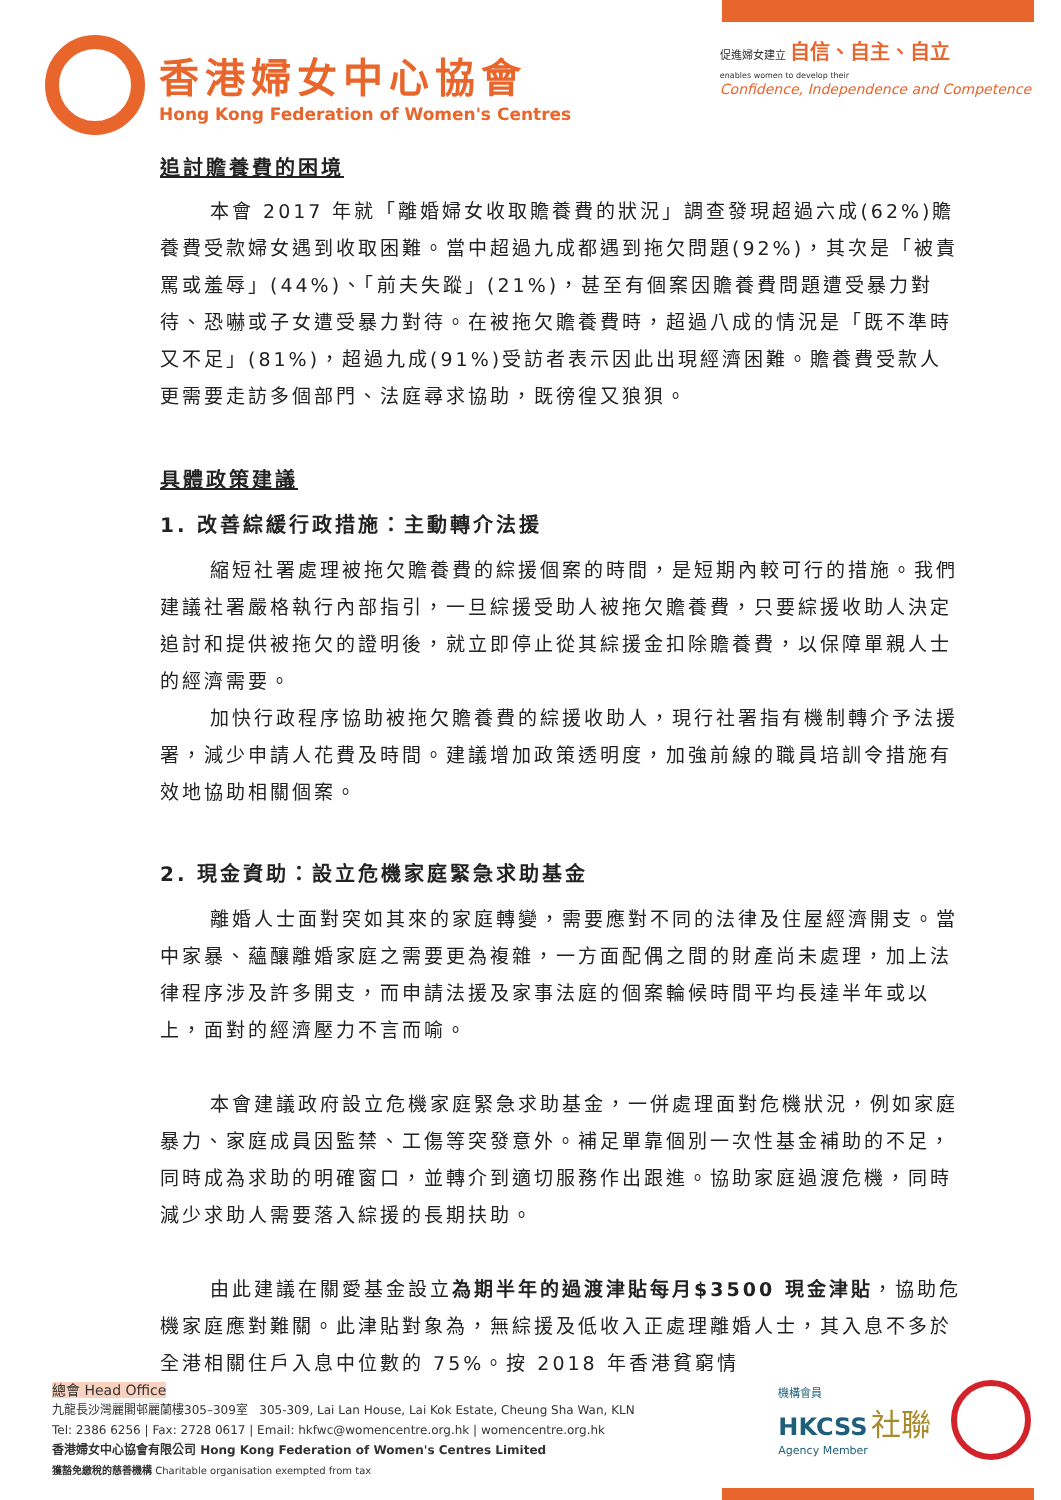香港婦女中心協會
Hong Kong Federation of Women's Centres
促進婦女建立 自信、自主、自立
enables women to develop their
Confidence, Independence and Competence
追討贍養費的困境
本會 2017 年就「離婚婦女收取贍養費的狀況」調查發現超過六成(62%)贍養費受款婦女遇到收取困難。當中超過九成都遇到拖欠問題(92%)，其次是「被責罵或羞辱」(44%)、「前夫失蹤」(21%)，甚至有個案因贍養費問題遭受暴力對待、恐嚇或子女遭受暴力對待。在被拖欠贍養費時，超過八成的情況是「既不準時又不足」(81%)，超過九成(91%)受訪者表示因此出現經濟困難。贍養費受款人更需要走訪多個部門、法庭尋求協助，既徬徨又狼狽。
具體政策建議
1. 改善綜緩行政措施：主動轉介法援
縮短社署處理被拖欠贍養費的綜援個案的時間，是短期內較可行的措施。我們建議社署嚴格執行內部指引，一旦綜援受助人被拖欠贍養費，只要綜援收助人決定追討和提供被拖欠的證明後，就立即停止從其綜援金扣除贍養費，以保障單親人士的經濟需要。
加快行政程序協助被拖欠贍養費的綜援收助人，現行社署指有機制轉介予法援署，減少申請人花費及時間。建議增加政策透明度，加強前線的職員培訓令措施有效地協助相關個案。
2. 現金資助：設立危機家庭緊急求助基金
離婚人士面對突如其來的家庭轉變，需要應對不同的法律及住屋經濟開支。當中家暴、蘊釀離婚家庭之需要更為複雜，一方面配偶之間的財產尚未處理，加上法律程序涉及許多開支，而申請法援及家事法庭的個案輪候時間平均長達半年或以上，面對的經濟壓力不言而喻。
本會建議政府設立危機家庭緊急求助基金，一併處理面對危機狀況，例如家庭暴力、家庭成員因監禁、工傷等突發意外。補足單靠個別一次性基金補助的不足，同時成為求助的明確窗口，並轉介到適切服務作出跟進。協助家庭過渡危機，同時減少求助人需要落入綜援的長期扶助。
由此建議在關愛基金設立為期半年的過渡津貼每月$3500 現金津貼，協助危機家庭應對難關。此津貼對象為，無綜援及低收入正處理離婚人士，其入息不多於全港相關住戶入息中位數的 75%。按 2018 年香港貧窮情
總會 Head Office
九龍長沙灣麗閣邨麗蘭樓305–309室 305-309, Lai Lan House, Lai Kok Estate, Cheung Sha Wan, KLN
Tel: 2386 6256 | Fax: 2728 0617 | Email: hkfwc@womencentre.org.hk | womencentre.org.hk
香港婦女中心協會有限公司 Hong Kong Federation of Women's Centres Limited
獲豁免繳稅的慈善機構 Charitable organisation exempted from tax
機構會員
HKCSS 社聯
Agency Member